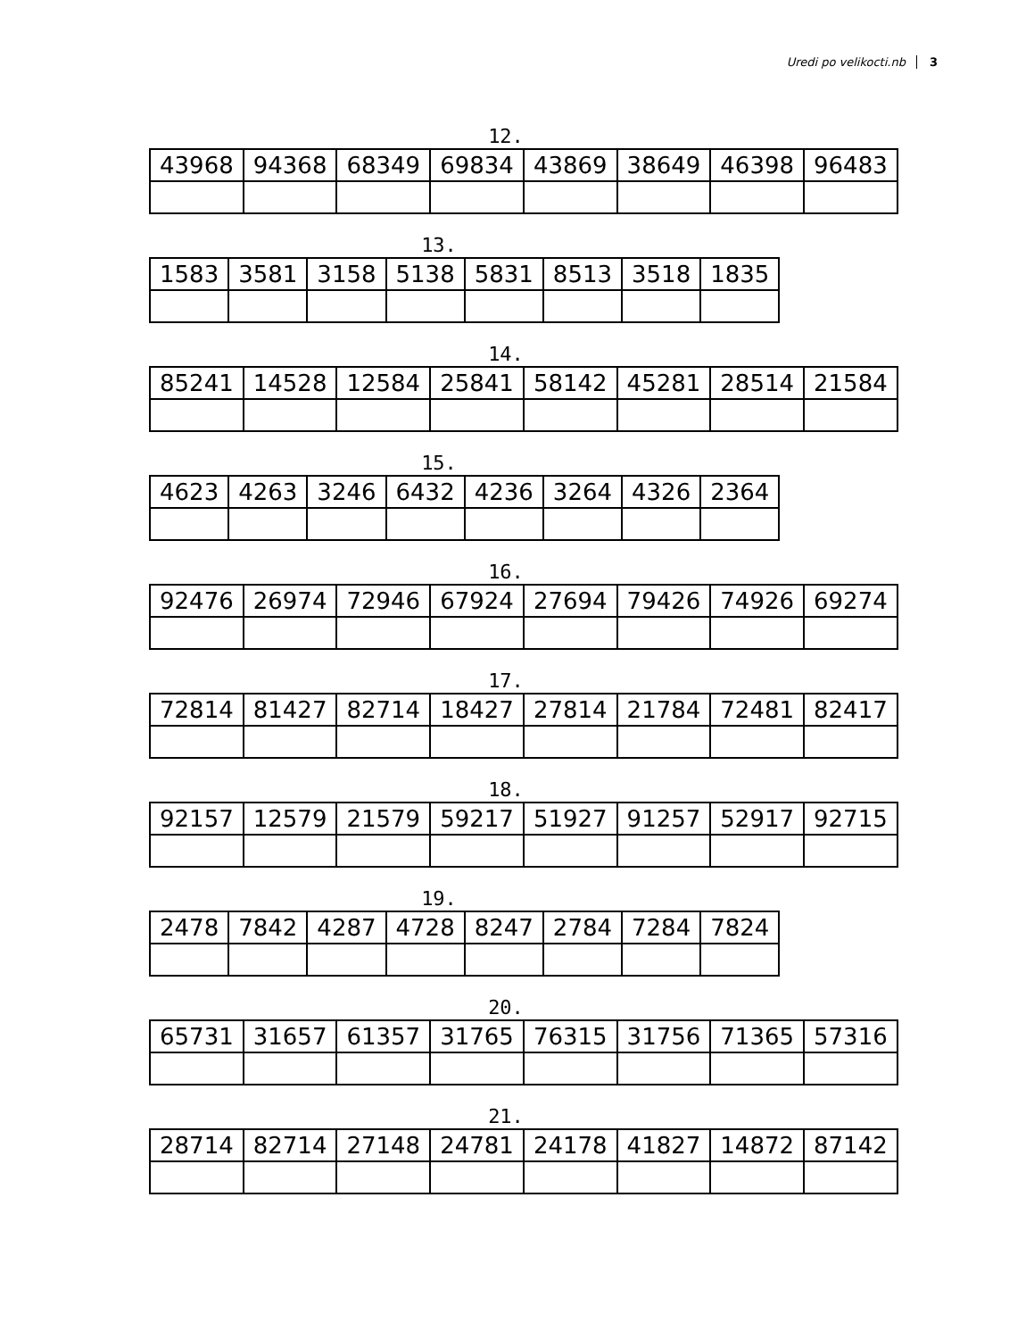Uredi po velikocti.nb 3
12.
| 43968 | 94368 | 68349 | 69834 | 43869 | 38649 | 46398 | 96483 |
13.
| 1583 | 3581 | 3158 | 5138 | 5831 | 8513 | 3518 | 1835 |
14.
| 85241 | 14528 | 12584 | 25841 | 58142 | 45281 | 28514 | 21584 |
15.
| 4623 | 4263 | 3246 | 6432 | 4236 | 3264 | 4326 | 2364 |
16.
| 92476 | 26974 | 72946 | 67924 | 27694 | 79426 | 74926 | 69274 |
17.
| 72814 | 81427 | 82714 | 18427 | 27814 | 21784 | 72481 | 82417 |
18.
| 92157 | 12579 | 21579 | 59217 | 51927 | 91257 | 52917 | 92715 |
19.
| 2478 | 7842 | 4287 | 4728 | 8247 | 2784 | 7284 | 7824 |
20.
| 65731 | 31657 | 61357 | 31765 | 76315 | 31756 | 71365 | 57316 |
21.
| 28714 | 82714 | 27148 | 24781 | 24178 | 41827 | 14872 | 87142 |